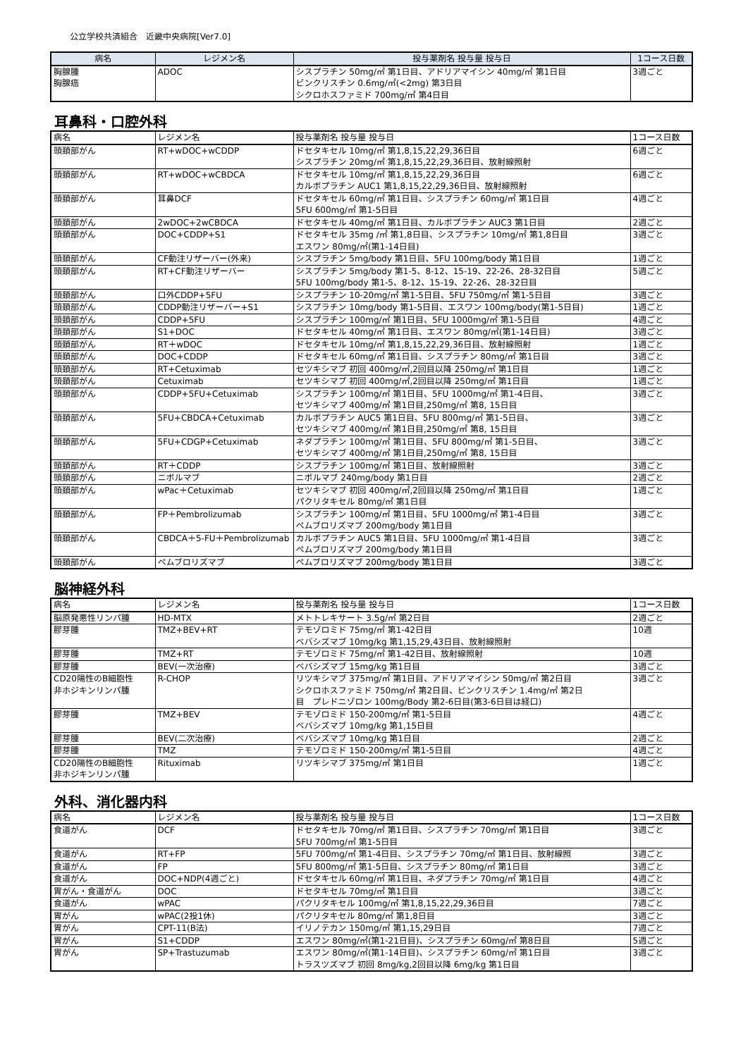公立学校共済組合　近畿中央病院[Ver7.0]
| 病名 | レジメン名 | 投与薬剤名 投与量 投与日 | 1コース日数 |
| --- | --- | --- | --- |
| 胸腺腫 胸腺癌 | ADOC | シスプラチン 50mg/㎡ 第1日目、アドリアマイシン 40mg/㎡ 第1日目 ビンクリスチン 0.6mg/㎡(<2mg) 第3日目 シクロホスファミド 700mg/㎡ 第4日目 | 3週ごと |
耳鼻科・口腔外科
| 病名 | レジメン名 | 投与薬剤名 投与量 投与日 | 1コース日数 |
| --- | --- | --- | --- |
| 頭頚部がん | RT+wDOC+wCDDP | ドセタキセル 10mg/㎡ 第1,8,15,22,29,36日目 シスプラチン 20mg/㎡ 第1,8,15,22,29,36日目、放射線照射 | 6週ごと |
| 頭頚部がん | RT+wDOC+wCBDCA | ドセタキセル 10mg/㎡ 第1,8,15,22,29,36日目 カルボプラチン AUC1 第1,8,15,22,29,36日目、放射線照射 | 6週ごと |
| 頭頚部がん | 耳鼻DCF | ドセタキセル 60mg/㎡ 第1日目、シスプラチン 60mg/㎡ 第1日目 5FU 600mg/㎡ 第1-5日目 | 4週ごと |
| 頭頚部がん | 2wDOC+2wCBDCA | ドセタキセル 40mg/㎡ 第1日目、カルボプラチン AUC3 第1日目 | 2週ごと |
| 頭頚部がん | DOC+CDDP+S1 | ドセタキセル 35mg /㎡ 第1,8日目、シスプラチン 10mg/㎡ 第1,8日目 エスワン 80mg/㎡(第1-14日目) | 3週ごと |
| 頭頚部がん | CF動注リザーバー(外来) | シスプラチン 5mg/body 第1日目、5FU 100mg/body 第1日目 | 1週ごと |
| 頭頚部がん | RT+CF動注リザーバー | シスプラチン 5mg/body 第1-5、8-12、15-19、22-26、28-32日目 5FU 100mg/body 第1-5、8-12、15-19、22-26、28-32日目 | 5週ごと |
| 頭頚部がん | 口外CDDP+5FU | シスプラチン 10-20mg/㎡ 第1-5日目、5FU 750mg/㎡ 第1-5日目 | 3週ごと |
| 頭頚部がん | CDDP動注リザーバー+S1 | シスプラチン 10mg/body 第1-5日目、エスワン 100mg/body(第1-5日目) | 1週ごと |
| 頭頚部がん | CDDP+5FU | シスプラチン 100mg/㎡ 第1日目、5FU 1000mg/㎡ 第1-5日目 | 4週ごと |
| 頭頚部がん | S1+DOC | ドセタキセル 40mg/㎡ 第1日目、エスワン 80mg/㎡(第1-14日目) | 3週ごと |
| 頭頚部がん | RT＋wDOC | ドセタキセル 10mg/㎡ 第1,8,15,22,29,36日目、放射線照射 | 1週ごと |
| 頭頚部がん | DOC+CDDP | ドセタキセル 60mg/㎡ 第1日目、シスプラチン 80mg/㎡ 第1日目 | 3週ごと |
| 頭頚部がん | RT+Cetuximab | セツキシマブ 初回 400mg/㎡,2回目以降 250mg/㎡ 第1日目 | 1週ごと |
| 頭頚部がん | Cetuximab | セツキシマブ 初回 400mg/㎡,2回目以降 250mg/㎡ 第1日目 | 1週ごと |
| 頭頚部がん | CDDP+5FU+Cetuximab | シスプラチン 100mg/㎡ 第1日目、5FU 1000mg/㎡ 第1-4日目、 セツキシマブ 400mg/㎡ 第1日目,250mg/㎡ 第8, 15日目 | 3週ごと |
| 頭頚部がん | 5FU+CBDCA+Cetuximab | カルボプラチン AUC5 第1日目、5FU 800mg/㎡ 第1-5日目、 セツキシマブ 400mg/㎡ 第1日目,250mg/㎡ 第8, 15日目 | 3週ごと |
| 頭頚部がん | 5FU+CDGP+Cetuximab | ネダプラチン 100mg/㎡ 第1日目、5FU 800mg/㎡ 第1-5日目、 セツキシマブ 400mg/㎡ 第1日目,250mg/㎡ 第8, 15日目 | 3週ごと |
| 頭頚部がん | RT＋CDDP | シスプラチン 100mg/㎡ 第1日目、放射線照射 | 3週ごと |
| 頭頚部がん | ニボルマブ | ニボルマブ 240mg/body 第1日目 | 2週ごと |
| 頭頚部がん | wPac＋Cetuximab | セツキシマブ 初回 400mg/㎡,2回目以降 250mg/㎡ 第1日目 パクリタキセル 80mg/㎡ 第1日目 | 1週ごと |
| 頭頚部がん | FP＋Pembrolizumab | シスプラチン 100mg/㎡ 第1日目、5FU 1000mg/㎡ 第1-4日目 ペムブロリズマブ 200mg/body 第1日目 | 3週ごと |
| 頭頚部がん | CBDCA＋5-FU＋Pembrolizumab | カルボプラチン AUC5 第1日目、5FU 1000mg/㎡ 第1-4日目 ペムブロリズマブ 200mg/body 第1日目 | 3週ごと |
| 頭頚部がん | ペムブロリズマブ | ペムブロリズマブ 200mg/body 第1日目 | 3週ごと |
脳神経外科
| 病名 | レジメン名 | 投与薬剤名 投与量 投与日 | 1コース日数 |
| --- | --- | --- | --- |
| 脳原発悪性リンパ腫 | HD-MTX | メトトレキサート 3.5g/㎡ 第2日目 | 2週ごと |
| 膠芽腫 | TMZ+BEV+RT | テモゾロミド 75mg/㎡ 第1-42日目 ベバシズマブ 10mg/kg 第1,15,29,43日目、放射線照射 | 10週 |
| 膠芽腫 | TMZ+RT | テモゾロミド 75mg/㎡ 第1-42日目、放射線照射 | 10週 |
| 膠芽腫 | BEV(一次治療) | ベバシズマブ 15mg/kg 第1日目 | 3週ごと |
| CD20陽性のB細胞性 非ホジキンリンパ腫 | R-CHOP | リツキシマブ 375mg/㎡ 第1日目、アドリアマイシン 50mg/㎡ 第2日目 シクロホスファミド 750mg/㎡ 第2日目、ビンクリスチン 1.4mg/㎡ 第2日 目 プレドニゾロン 100mg/Body 第2-6日目(第3-6日目は経口) | 3週ごと |
| 膠芽腫 | TMZ+BEV | テモゾロミド 150-200mg/㎡ 第1-5日目 ベバシズマブ 10mg/kg 第1,15日目 | 4週ごと |
| 膠芽腫 | BEV(二次治療) | ベバシズマブ 10mg/kg 第1日目 | 2週ごと |
| 膠芽腫 | TMZ | テモゾロミド 150-200mg/㎡ 第1-5日目 | 4週ごと |
| CD20陽性のB細胞性 非ホジキンリンパ腫 | Rituximab | リツキシマブ 375mg/㎡ 第1日目 | 1週ごと |
外科、消化器内科
| 病名 | レジメン名 | 投与薬剤名 投与量 投与日 | 1コース日数 |
| --- | --- | --- | --- |
| 食道がん | DCF | ドセタキセル 70mg/㎡ 第1日目、シスプラチン 70mg/㎡ 第1日目 5FU 700mg/㎡ 第1-5日目 | 3週ごと |
| 食道がん | RT+FP | 5FU 700mg/㎡ 第1-4日目、シスプラチン 70mg/㎡ 第1日目、放射線照 | 3週ごと |
| 食道がん | FP | 5FU 800mg/㎡ 第1-5日目、シスプラチン 80mg/㎡ 第1日目 | 3週ごと |
| 食道がん | DOC+NDP(4週ごと) | ドセタキセル 60mg/㎡ 第1日目、ネダプラチン 70mg/㎡ 第1日目 | 4週ごと |
| 胃がん・食道がん | DOC | ドセタキセル 70mg/㎡ 第1日目 | 3週ごと |
| 食道がん | wPAC | パクリタキセル 100mg/㎡ 第1,8,15,22,29,36日目 | 7週ごと |
| 胃がん | wPAC(2投1休) | パクリタキセル 80mg/㎡ 第1,8日目 | 3週ごと |
| 胃がん | CPT-11(B法) | イリノテカン 150mg/㎡ 第1,15,29日目 | 7週ごと |
| 胃がん | S1+CDDP | エスワン 80mg/㎡(第1-21日目)、シスプラチン 60mg/㎡ 第8日目 | 5週ごと |
| 胃がん | SP+Trastuzumab | エスワン 80mg/㎡(第1-14日目)、シスプラチン 60mg/㎡ 第1日目 トラスツズマブ 初回 8mg/kg,2回目以降 6mg/kg 第1日目 | 3週ごと |